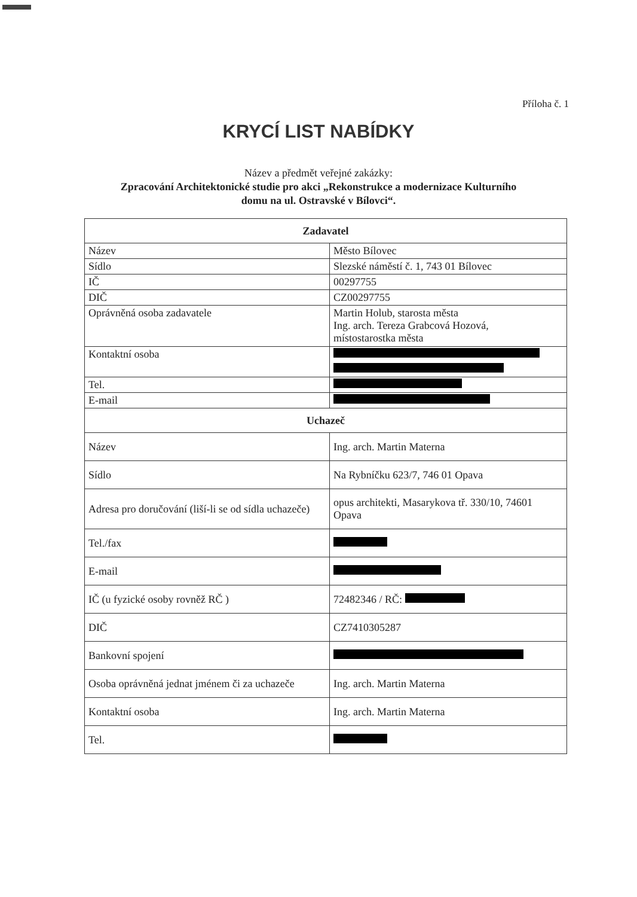Příloha č. 1
KRYCÍ LIST NABÍDKY
Název a předmět veřejné zakázky:
Zpracování Architektonické studie pro akci „Rekonstrukce a modernizace Kulturního
domu na ul. Ostravské v Bílovci“.
| Zadavatel | |
| --- | --- |
| Název | Město Bílovec |
| Sídlo | Slezské náměstí č. 1, 743 01 Bílovec |
| IČ | 00297755 |
| DIČ | CZ00297755 |
| Oprávněná osoba zadavatele | Martin Holub, starosta města Ing. arch. Tereza Grabcová Hozová, místostarostka města |
| Kontaktní osoba | |
| Tel. | |
| E-mail | |
| Uchazeč | |
| Název | Ing. arch. Martin Materna |
| Sídlo | Na Rybníčku 623/7, 746 01 Opava |
| Adresa pro doručování (liší-li se od sídla uchazeče) | opus architekti, Masarykova tř. 330/10, 74601 Opava |
| Tel./fax | |
| E-mail | |
| IČ (u fyzické osoby rovněž RČ ) | 72482346 / RČ: |
| DIČ | CZ7410305287 |
| Bankovní spojení | |
| Osoba oprávněná jednat jménem či za uchazeče | Ing. arch. Martin Materna |
| Kontaktní osoba | Ing. arch. Martin Materna |
| Tel. | |